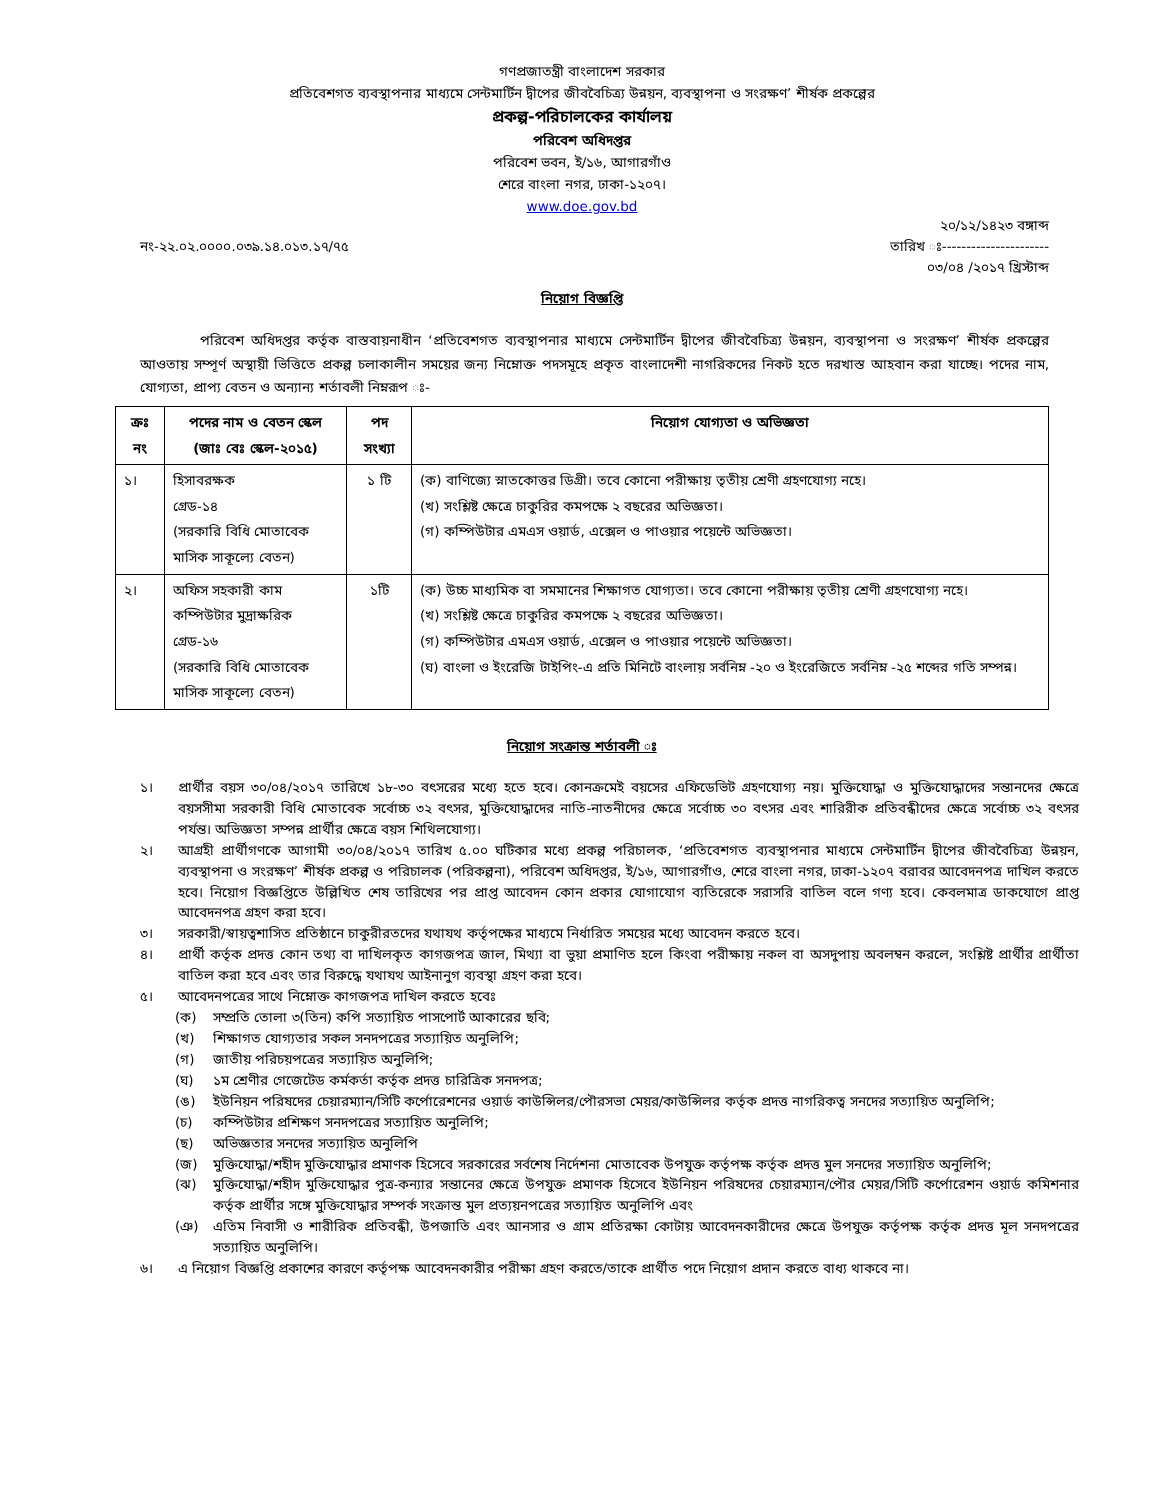গণপ্রজাতন্ত্রী বাংলাদেশ সরকার
প্রতিবেশগত ব্যবস্থাপনার মাধ্যমে সেন্টমার্টিন দ্বীপের জীববৈচিত্র্য উন্নয়ন, ব্যবস্থাপনা ও সংরক্ষণ’ শীর্ষক প্রকল্পের
প্রকল্প-পরিচালকের কার্যালয়
পরিবেশ অধিদপ্তর
পরিবেশ ভবন, ই/১৬, আগারগাঁও
শেরে বাংলা নগর, ঢাকা-১২০৭।
www.doe.gov.bd
২০/১২/১৪২৩ বঙ্গাব্দ
নং-২২.০২.০০০০.০৩৯.১৪.০১৩.১৭/৭৫ তারিখ ঃ----------------------
০৩/০৪ /২০১৭ খ্রিস্টাব্দ
নিয়োগ বিজ্ঞপ্তি
পরিবেশ অধিদপ্তর কর্তৃক বাস্তবায়নাধীন ‘প্রতিবেশগত ব্যবস্থাপনার মাধ্যমে সেন্টমার্টিন দ্বীপের জীববৈচিত্র্য উন্নয়ন, ব্যবস্থাপনা ও সংরক্ষণ’ শীর্ষক প্রকল্পের আওতায় সম্পূর্ণ অস্থায়ী ভিত্তিতে প্রকল্প চলাকালীন সময়ের জন্য নিম্নোক্ত পদসমূহে প্রকৃত বাংলাদেশী নাগরিকদের নিকট হতে দরখাস্ত আহবান করা যাচ্ছে। পদের নাম, যোগ্যতা, প্রাপ্য বেতন ও অন্যান্য শর্তাবলী নিম্নরূপ ঃ-
| ক্রঃ নং | পদের নাম ও বেতন স্কেল (জাঃ বেঃ স্কেল-২০১৫) | পদ সংখ্যা | নিয়োগ যোগ্যতা ও অভিজ্ঞতা |
| --- | --- | --- | --- |
| ১। | হিসাবরক্ষক গ্রেড-১৪ (সরকারি বিধি মোতাবেক মাসিক সাকূল্যে বেতন) | ১ টি | (ক) বাণিজ্যে স্নাতকোত্তর ডিগ্রী। তবে কোনো পরীক্ষায় তৃতীয় শ্রেণী গ্রহণযোগ্য নহে। (খ) সংশ্লিষ্ট ক্ষেত্রে চাকুরির কমপক্ষে ২ বছরের অভিজ্ঞতা। (গ) কম্পিউটার এমএস ওয়ার্ড, এক্সেল ও পাওয়ার পয়েন্টে অভিজ্ঞতা। |
| ২। | অফিস সহকারী কাম কম্পিউটার মুদ্রাক্ষরিক গ্রেড-১৬ (সরকারি বিধি মোতাবেক মাসিক সাকূল্যে বেতন) | ১টি | (ক) উচ্চ মাধ্যমিক বা সমমানের শিক্ষাগত যোগ্যতা। তবে কোনো পরীক্ষায় তৃতীয় শ্রেণী গ্রহণযোগ্য নহে। (খ) সংশ্লিষ্ট ক্ষেত্রে চাকুরির কমপক্ষে ২ বছরের অভিজ্ঞতা। (গ) কম্পিউটার এমএস ওয়ার্ড, এক্সেল ও পাওয়ার পয়েন্টে অভিজ্ঞতা। (ঘ) বাংলা ও ইংরেজি টাইপিং-এ প্রতি মিনিটে বাংলায় সর্বনিম্ন -২০ ও ইংরেজিতে সর্বনিম্ন -২৫ শব্দের গতি সম্পন্ন। |
নিয়োগ সংক্রান্ত শর্তাবলী ঃ
১। প্রার্থীর বয়স ৩০/০৪/২০১৭ তারিখে ১৮-৩০ বৎসরের মধ্যে হতে হবে। কোনক্রমেই বয়সের এফিডেভিট গ্রহণযোগ্য নয়। মুক্তিযোদ্ধা ও মুক্তিযোদ্ধাদের সন্তানদের ক্ষেত্রে বয়সসীমা সরকারী বিধি মোতাবেক সর্বোচ্চ ৩২ বৎসর, মুক্তিযোদ্ধাদের নাতি-নাতনীদের ক্ষেত্রে সর্বোচ্চ ৩০ বৎসর এবং শারিরীক প্রতিবন্ধীদের ক্ষেত্রে সর্বোচ্চ ৩২ বৎসর পর্যন্ত। অভিজ্ঞতা সম্পন্ন প্রার্থীর ক্ষেত্রে বয়স শিথিলযোগ্য।
২। আগ্রহী প্রার্থীগণকে আগামী ৩০/০৪/২০১৭ তারিখ ৫.০০ ঘটিকার মধ্যে প্রকল্প পরিচালক, ‘প্রতিবেশগত ব্যবস্থাপনার মাধ্যমে সেন্টমার্টিন দ্বীপের জীববৈচিত্র্য উন্নয়ন, ব্যবস্থাপনা ও সংরক্ষণ’ শীর্ষক প্রকল্প ও পরিচালক (পরিকল্পনা), পরিবেশ অধিদপ্তর, ই/১৬, আগারগাঁও, শেরে বাংলা নগর, ঢাকা-১২০৭ বরাবর আবেদনপত্র দাখিল করতে হবে। নিয়োগ বিজ্ঞপ্তিতে উল্লিখিত শেষ তারিখের পর প্রাপ্ত আবেদন কোন প্রকার যোগাযোগ ব্যতিরেকে সরাসরি বাতিল বলে গণ্য হবে। কেবলমাত্র ডাকযোগে প্রাপ্ত আবেদনপত্র গ্রহণ করা হবে।
৩। সরকারী/স্বায়ত্বশাসিত প্রতিষ্ঠানে চাকুরীরতদের যথাযথ কর্তৃপক্ষের মাধ্যমে নির্ধারিত সময়ের মধ্যে আবেদন করতে হবে।
৪। প্রার্থী কর্তৃক প্রদত্ত কোন তথ্য বা দাখিলকৃত কাগজপত্র জাল, মিথ্যা বা ভুয়া প্রমাণিত হলে কিংবা পরীক্ষায় নকল বা অসদুপায় অবলম্বন করলে, সংশ্লিষ্ট প্রার্থীর প্রার্থীতা বাতিল করা হবে এবং তার বিরুদ্ধে যথাযথ আইনানুগ ব্যবস্থা গ্রহণ করা হবে।
৫। আবেদনপত্রের সাথে নিম্নোক্ত কাগজপত্র দাখিল করতে হবেঃ
(ক) সম্প্রতি তোলা ৩(তিন) কপি সত্যায়িত পাসপোর্ট আকারের ছবি;
(খ) শিক্ষাগত যোগ্যতার সকল সনদপত্রের সত্যায়িত অনুলিপি;
(গ) জাতীয় পরিচয়পত্রের সত্যায়িত অনুলিপি;
(ঘ) ১ম শ্রেণীর গেজেটেড কর্মকর্তা কর্তৃক প্রদত্ত চারিত্রিক সনদপত্র;
(ঙ) ইউনিয়ন পরিষদের চেয়ারম্যান/সিটি কর্পোরেশনের ওয়ার্ড কাউন্সিলর/পৌরসভা মেয়র/কাউন্সিলর কর্তৃক প্রদত্ত নাগরিকত্ব সনদের সত্যায়িত অনুলিপি;
(চ) কম্পিউটার প্রশিক্ষণ সনদপত্রের সত্যায়িত অনুলিপি;
(ছ) অভিজ্ঞতার সনদের সত্যায়িত অনুলিপি
(জ) মুক্তিযোদ্ধা/শহীদ মুক্তিযোদ্ধার প্রমাণক হিসেবে সরকারের সর্বশেষ নির্দেশনা মোতাবেক উপযুক্ত কর্তৃপক্ষ কর্তৃক প্রদত্ত মুল সনদের সত্যায়িত অনুলিপি;
(ঝ) মুক্তিযোদ্ধা/শহীদ মুক্তিযোদ্ধার পুত্র-কন্যার সন্তানের ক্ষেত্রে উপযুক্ত প্রমাণক হিসেবে ইউনিয়ন পরিষদের চেয়ারম্যান/পৌর মেয়র/সিটি কর্পোরেশন ওয়ার্ড কমিশনার কর্তৃক প্রার্থীর সঙ্গে মুক্তিযোদ্ধার সম্পর্ক সংক্রান্ত মুল প্রত্যয়নপত্রের সত্যায়িত অনুলিপি এবং
(ঞ) এতিম নিবাসী ও শারীরিক প্রতিবন্ধী, উপজাতি এবং আনসার ও গ্রাম প্রতিরক্ষা কোটায় আবেদনকারীদের ক্ষেত্রে উপযুক্ত কর্তৃপক্ষ কর্তৃক প্রদত্ত মূল সনদপত্রের সত্যায়িত অনুলিপি।
৬। এ নিয়োগ বিজ্ঞপ্তি প্রকাশের কারণে কর্তৃপক্ষ আবেদনকারীর পরীক্ষা গ্রহণ করতে/তাকে প্রার্থীত পদে নিয়োগ প্রদান করতে বাধ্য থাকবে না।